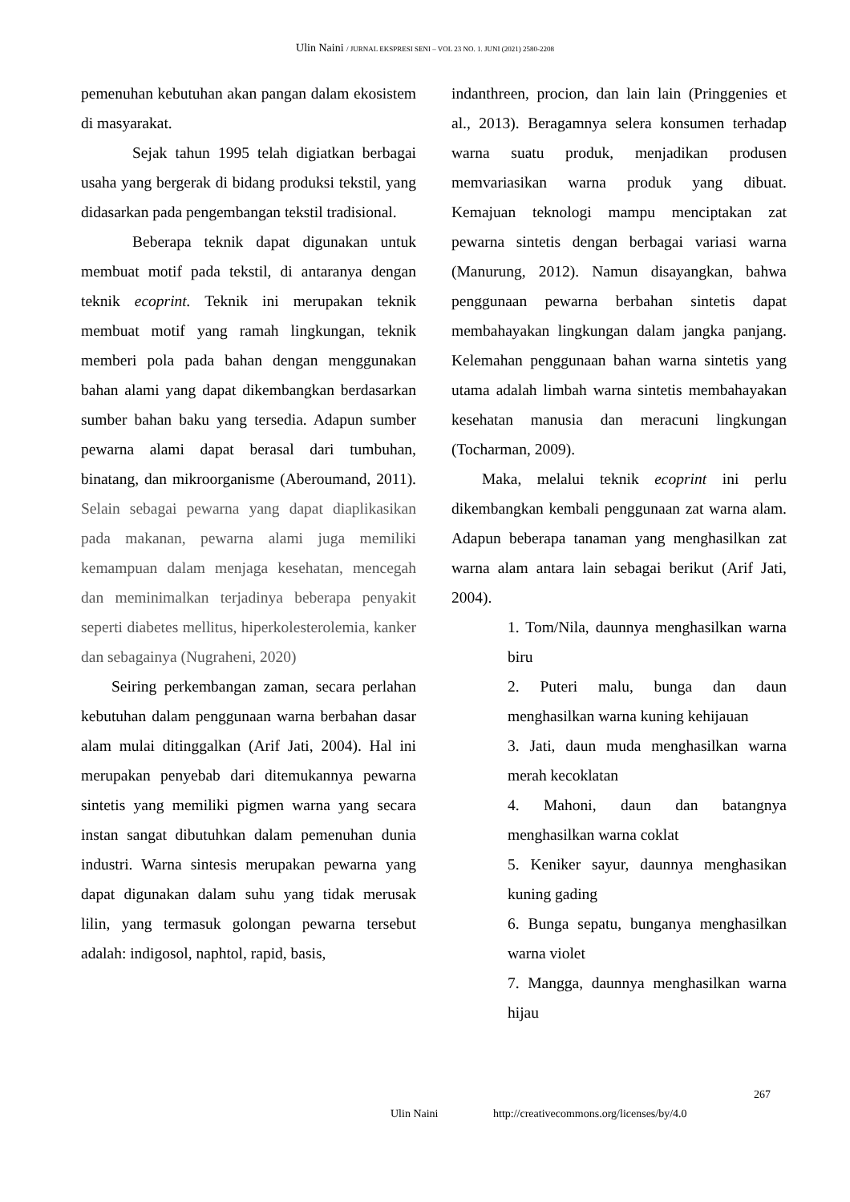Ulin Naini / JURNAL EKSPRESI SENI – VOL 23 NO. 1. JUNI (2021) 2580-2208
pemenuhan kebutuhan akan pangan dalam ekosistem di masyarakat.
Sejak tahun 1995 telah digiatkan berbagai usaha yang bergerak di bidang produksi tekstil, yang didasarkan pada pengembangan tekstil tradisional.
Beberapa teknik dapat digunakan untuk membuat motif pada tekstil, di antaranya dengan teknik ecoprint. Teknik ini merupakan teknik membuat motif yang ramah lingkungan, teknik memberi pola pada bahan dengan menggunakan bahan alami yang dapat dikembangkan berdasarkan sumber bahan baku yang tersedia. Adapun sumber pewarna alami dapat berasal dari tumbuhan, binatang, dan mikroorganisme (Aberoumand, 2011). Selain sebagai pewarna yang dapat diaplikasikan pada makanan, pewarna alami juga memiliki kemampuan dalam menjaga kesehatan, mencegah dan meminimalkan terjadinya beberapa penyakit seperti diabetes mellitus, hiperkolesterolemia, kanker dan sebagainya (Nugraheni, 2020)
Seiring perkembangan zaman, secara perlahan kebutuhan dalam penggunaan warna berbahan dasar alam mulai ditinggalkan (Arif Jati, 2004). Hal ini merupakan penyebab dari ditemukannya pewarna sintetis yang memiliki pigmen warna yang secara instan sangat dibutuhkan dalam pemenuhan dunia industri. Warna sintesis merupakan pewarna yang dapat digunakan dalam suhu yang tidak merusak lilin, yang termasuk golongan pewarna tersebut adalah: indigosol, naphtol, rapid, basis,
indanthreen, procion, dan lain lain (Pringgenies et al., 2013). Beragamnya selera konsumen terhadap warna suatu produk, menjadikan produsen memvariasikan warna produk yang dibuat. Kemajuan teknologi mampu menciptakan zat pewarna sintetis dengan berbagai variasi warna (Manurung, 2012). Namun disayangkan, bahwa penggunaan pewarna berbahan sintetis dapat membahayakan lingkungan dalam jangka panjang. Kelemahan penggunaan bahan warna sintetis yang utama adalah limbah warna sintetis membahayakan kesehatan manusia dan meracuni lingkungan (Tocharman, 2009).
Maka, melalui teknik ecoprint ini perlu dikembangkan kembali penggunaan zat warna alam. Adapun beberapa tanaman yang menghasilkan zat warna alam antara lain sebagai berikut (Arif Jati, 2004).
1. Tom/Nila, daunnya menghasilkan warna biru
2. Puteri malu, bunga dan daun menghasilkan warna kuning kehijauan
3. Jati, daun muda menghasilkan warna merah kecoklatan
4. Mahoni, daun dan batangnya menghasilkan warna coklat
5. Keniker sayur, daunnya menghasikan kuning gading
6. Bunga sepatu, bunganya menghasilkan warna violet
7. Mangga, daunnya menghasilkan warna hijau
267
Ulin Naini http://creativecommons.org/licenses/by/4.0